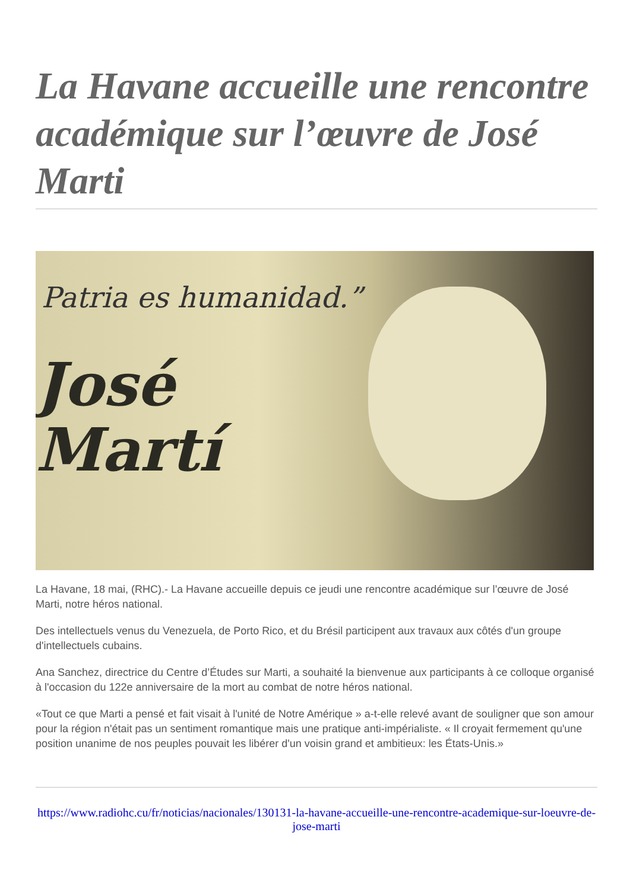La Havane accueille une rencontre académique sur l’œuvre de José Marti
Patria es humanidad.”
José
Martí
La Havane, 18 mai, (RHC).- La Havane accueille depuis ce jeudi une rencontre académique sur l’œuvre de José Marti, notre héros national.
Des intellectuels venus du Venezuela, de Porto Rico, et du Brésil participent aux travaux aux côtés d'un groupe d'intellectuels cubains.
Ana Sanchez, directrice du Centre d’Études sur Marti, a souhaité la bienvenue aux participants à ce colloque organisé à l'occasion du 122e anniversaire de la mort au combat de notre héros national.
«Tout ce que Marti a pensé et fait visait à l'unité de Notre Amérique » a-t-elle relevé avant de souligner que son amour pour la région n'était pas un sentiment romantique mais une pratique anti-impérialiste. « Il croyait fermement qu'une position unanime de nos peuples pouvait les libérer d'un voisin grand et ambitieux: les États-Unis.»
https://www.radiohc.cu/fr/noticias/nacionales/130131-la-havane-accueille-une-rencontre-academique-sur-loeuvre-de-jose-marti